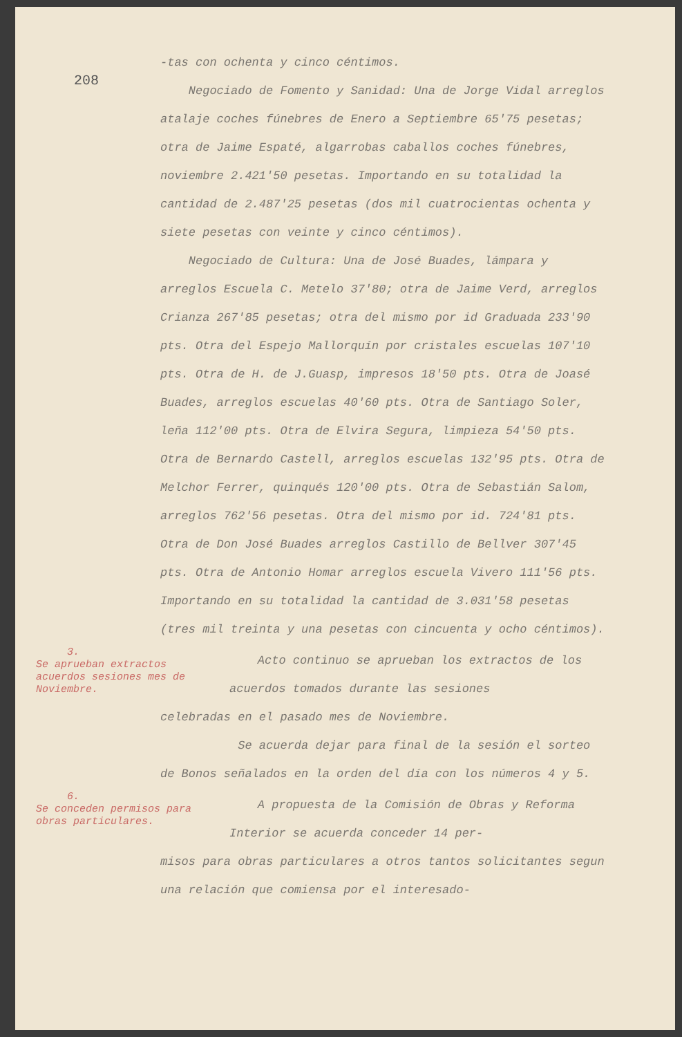208
-tas con ochenta y cinco céntimos.
Negociado de Fomento y Sanidad: Una de Jorge Vidal arreglos atalaje coches fúnebres de Enero a Septiembre 65'75 pesetas; otra de Jaime Espaté, algarrobas caballos coches fúnebres, noviembre 2.421'50 pesetas. Importando en su totalidad la cantidad de 2.487'25 pesetas (dos mil cuatrocientas ochenta y siete pesetas con veinte y cinco céntimos).
Negociado de Cultura: Una de José Buades, lámpara y arreglos Escuela C. Metelo 37'80; otra de Jaime Verd, arreglos Crianza 267'85 pesetas; otra del mismo por id Graduada 233'90 pts. Otra del Espejo Mallorquín por cristales escuelas 107'10 pts. Otra de H. de J.Guasp, impresos 18'50 pts. Otra de Joasé Buades, arreglos escuelas 40'60 pts. Otra de Santiago Soler, leña 112'00 pts. Otra de Elvira Segura, limpieza 54'50 pts. Otra de Bernardo Castell, arreglos escuelas 132'95 pts. Otra de Melchor Ferrer, quinqués 120'00 pts. Otra de Sebastián Salom, arreglos 762'56 pesetas. Otra del mismo por id. 724'81 pts. Otra de Don José Buades arreglos Castillo de Bellver 307'45 pts. Otra de Antonio Homar arreglos escuela Vivero 111'56 pts. Importando en su totalidad la cantidad de 3.031'58 pesetas (tres mil treinta y una pesetas con cincuenta y ocho céntimos).
3.
Se aprueban extractos acuerdos sesiones mes de Noviembre.
Acto continuo se aprueban los extractos de los acuerdos tomados durante las sesiones
celebradas en el pasado mes de Noviembre.
Se acuerda dejar para final de la sesión el sorteo de Bonos señalados en la orden del día con los números 4 y 5.
6.
Se conceden permisos para obras particulares.
A propuesta de la Comisión de Obras y Reforma Interior se acuerda conceder 14 per-
misos para obras particulares a otros tantos solicitantes segun una relación que comiensa por el interesado-